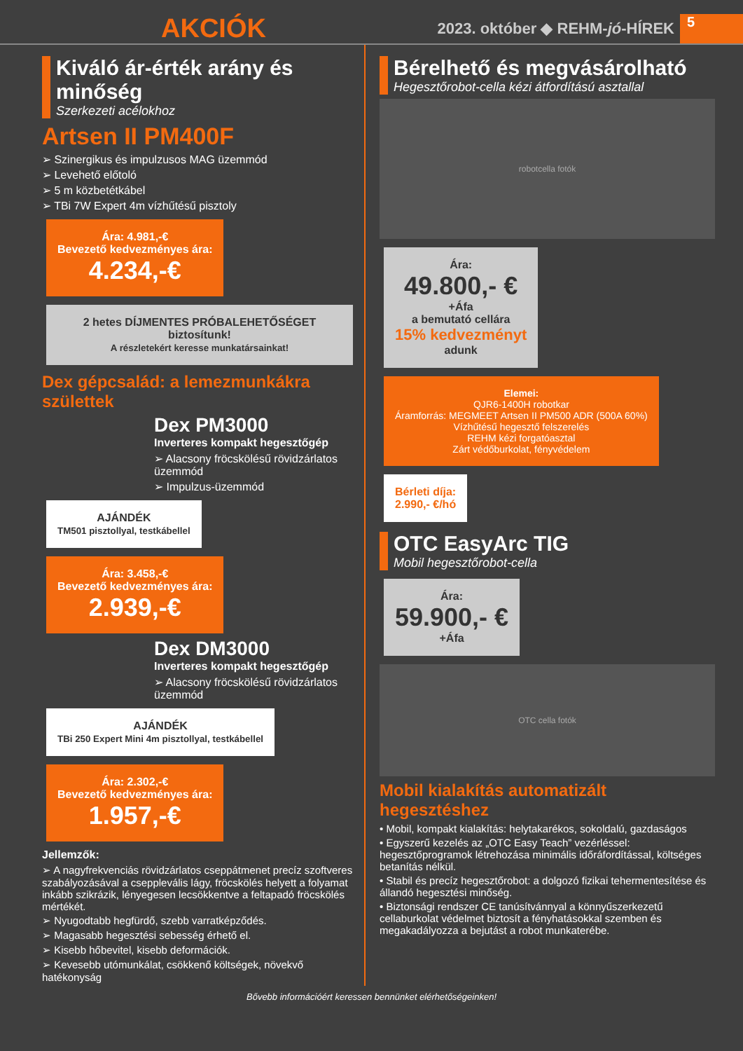AKCIÓK
2023. október ◆ REHM- jó -HÍREK 5
Kiváló ár-érték arány és minőség
Szerkezeti acélokhoz
Artsen II PM400F
➢ Szinergikus és impulzusos MAG üzemmód
➢ Levehető előtoló
➢ 5 m közbetétkábel
➢ TBi 7W Expert 4m vízhűtésű pisztoly
Ára: 4.981,-€
Bevezető kedvezményes ára:
4.234,-€
2 hetes DÍJMENTES PRÓBALEHETŐSÉGET biztosítunk!
A részletekért keresse munkatársainkat!
Dex gépcsalád: a lemezmunkákra születtek
Dex PM3000
Inverteres kompakt hegesztőgép
➢ Alacsony fröcskölésű rövidzárlatos üzemmód
➢ Impulzus-üzemmód
AJÁNDÉK
TM501 pisztollyal, testkábellel
Ára: 3.458,-€
Bevezető kedvezményes ára:
2.939,-€
Dex DM3000
Inverteres kompakt hegesztőgép
➢ Alacsony fröcskölésű rövidzárlatos üzemmód
AJÁNDÉK
TBi 250 Expert Mini 4m pisztollyal, testkábellel
Ára: 2.302,-€
Bevezető kedvezményes ára:
1.957,-€
Jellemzők:
➢ A nagyfrekvenciás rövidzárlatos cseppátmenet precíz szoftveres szabályozásával a csepplevális lágy, fröcskölés helyett a folyamat inkább szikrázik, lényegesen lecsökkentve a feltapadó fröcskölés mértékét.
➢ Nyugodtabb hegfürdő, szebb varratképződés.
➢ Magasabb hegesztési sebesség érhető el.
➢ Kisebb hőbevitel, kisebb deformációk.
➢ Kevesebb utómunkálat, csökkenő költségek, növekvő hatékonyság
Bérelhető és megvásárolható
Hegesztőrobot-cella kézi átfordítású asztallal
robotcella fotók
Ára:
49.800,- €
+Áfa
a bemutató cellára
15% kedvezményt
adunk
Elemei:
QJR6-1400H robotkar
Áramforrás: MEGMEET Artsen II PM500 ADR (500A 60%)
Vízhűtésű hegesztő felszerelés
REHM kézi forgatóasztal
Zárt védőburkolat, fényvédelem
Bérleti díja:
2.990,- €/hó
OTC EasyArc TIG
Mobil hegesztőrobot-cella
Ára:
59.900,- €
+Áfa
OTC cella fotók
Mobil kialakítás automatizált hegesztéshez
• Mobil, kompakt kialakítás: helytakarékos, sokoldalú, gazdaságos
• Egyszerű kezelés az „OTC Easy Teach” vezérléssel: hegesztőprogramok létrehozása minimális időráfordítással, költséges betanítás nélkül.
• Stabil és precíz hegesztőrobot: a dolgozó fizikai tehermentesítése és állandó hegesztési minőség.
• Biztonsági rendszer CE tanúsítvánnyal a könnyűszerkezetű cellaburkolat védelmet biztosít a fényhatásokkal szemben és megakadályozza a bejutást a robot munkaterébe.
Bővebb információért keressen bennünket elérhetőségeinken!